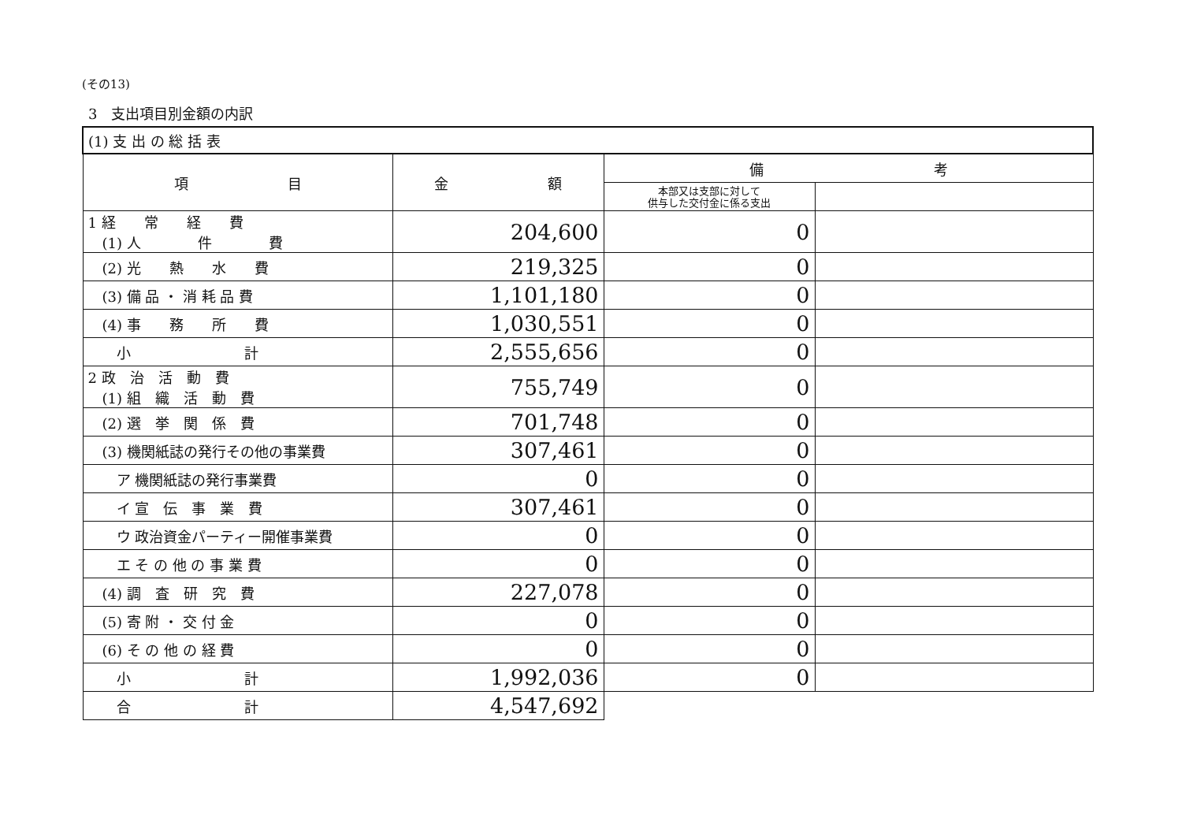(その13)
3　支出項目別金額の内訳
| (1) 支 出 の 総 括 表 | | | |
| 項 目 | 金 額 | 備 考 | |
| | | 本部又は支部に対して 供与した交付金に係る支出 | |
| 1 経 常 経 費 (1) 人 件 費 | 204,600 | 0 | |
| (2) 光 熱 水 費 | 219,325 | 0 | |
| (3) 備 品 ・ 消 耗 品 費 | 1,101,180 | 0 | |
| (4) 事 務 所 費 | 1,030,551 | 0 | |
| 小 計 | 2,555,656 | 0 | |
| 2 政 治 活 動 費 (1) 組 織 活 動 費 | 755,749 | 0 | |
| (2) 選 挙 関 係 費 | 701,748 | 0 | |
| (3) 機関紙誌の発行その他の事業費 | 307,461 | 0 | |
| ア 機関紙誌の発行事業費 | 0 | 0 | |
| イ 宣 伝 事 業 費 | 307,461 | 0 | |
| ウ 政治資金パーティー開催事業費 | 0 | 0 | |
| エ そ の 他 の 事 業 費 | 0 | 0 | |
| (4) 調 査 研 究 費 | 227,078 | 0 | |
| (5) 寄 附 ・ 交 付 金 | 0 | 0 | |
| (6) そ の 他 の 経 費 | 0 | 0 | |
| 小 計 | 1,992,036 | 0 | |
| 合 計 | 4,547,692 | | |